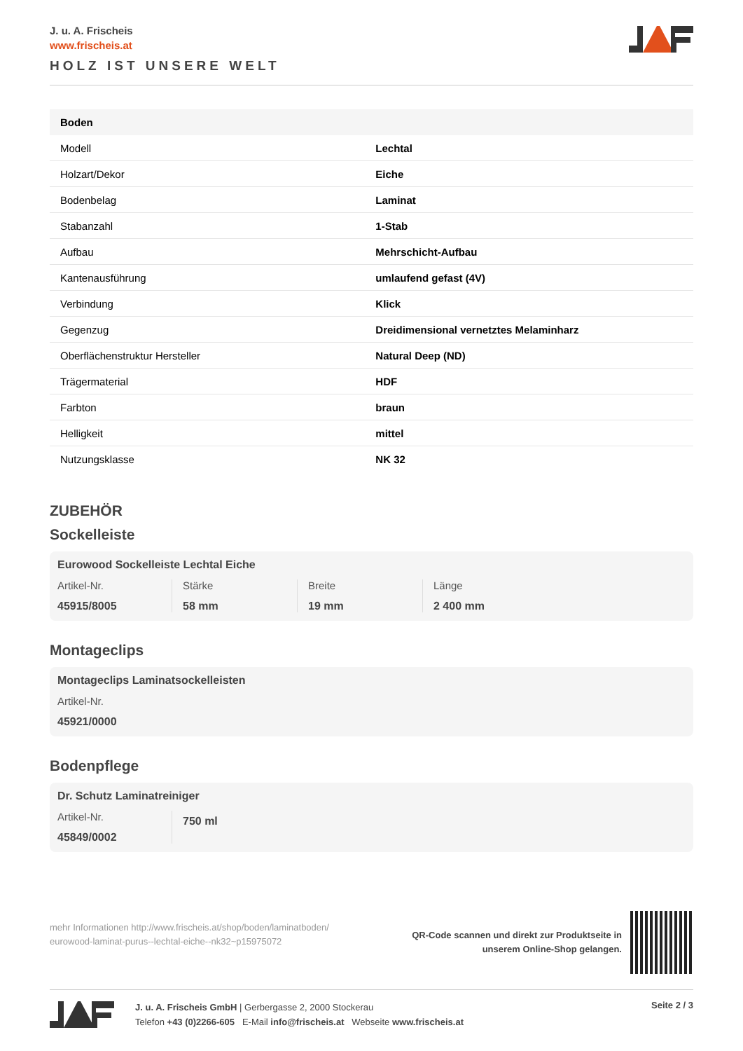J. u. A. Frischeis
www.frischeis.at
HOLZ IST UNSERE WELT
| Boden | |
| --- | --- |
| Modell | Lechtal |
| Holzart/Dekor | Eiche |
| Bodenbelag | Laminat |
| Stabanzahl | 1-Stab |
| Aufbau | Mehrschicht-Aufbau |
| Kantenausführung | umlaufend gefast (4V) |
| Verbindung | Klick |
| Gegenzug | Dreidimensional vernetztes Melaminharz |
| Oberflächenstruktur Hersteller | Natural Deep (ND) |
| Trägermaterial | HDF |
| Farbton | braun |
| Helligkeit | mittel |
| Nutzungsklasse | NK 32 |
ZUBEHÖR
Sockelleiste
Eurowood Sockelleiste Lechtal Eiche
Artikel-Nr.
45915/8005
Stärke
58 mm
Breite
19 mm
Länge
2 400 mm
Montageclips
Montageclips Laminatsockelleisten
Artikel-Nr.
45921/0000
Bodenpflege
Dr. Schutz Laminatreiniger
Artikel-Nr.
45849/0002
750 ml
mehr Informationen http://www.frischeis.at/shop/boden/laminatboden/
eurowood-laminat-purus--lechtal-eiche--nk32~p15975072
QR-Code scannen und direkt zur Produktseite in
unserem Online-Shop gelangen.
J. u. A. Frischeis GmbH | Gerbergasse 2, 2000 Stockerau
Telefon +43 (0)2266-605 E-Mail info@frischeis.at Webseite www.frischeis.at
Seite 2 / 3